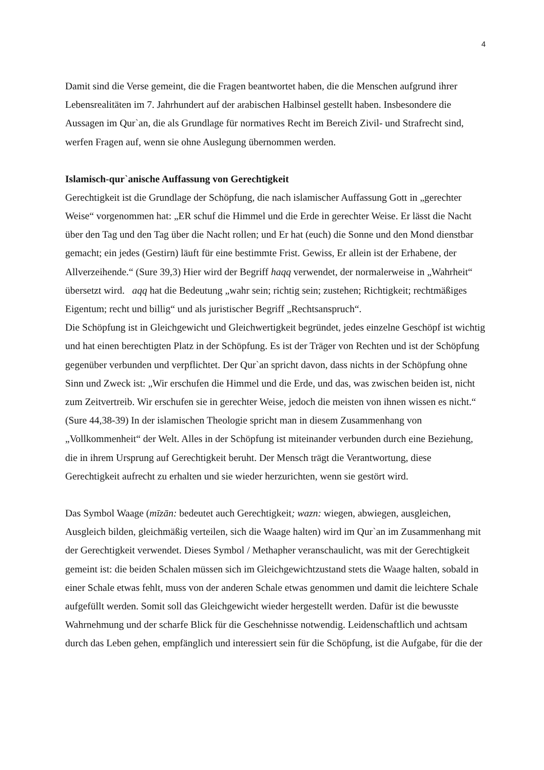4
Damit sind die Verse gemeint, die die Fragen beantwortet haben, die die Menschen aufgrund ihrer Lebensrealitäten im 7. Jahrhundert auf der arabischen Halbinsel gestellt haben. Insbesondere die Aussagen im Qur`an, die als Grundlage für normatives Recht im Bereich Zivil- und Strafrecht sind, werfen Fragen auf, wenn sie ohne Auslegung übernommen werden.
Islamisch-qur`anische Auffassung von Gerechtigkeit
Gerechtigkeit ist die Grundlage der Schöpfung, die nach islamischer Auffassung Gott in „gerechter Weise“ vorgenommen hat: „ER schuf die Himmel und die Erde in gerechter Weise. Er lässt die Nacht über den Tag und den Tag über die Nacht rollen; und Er hat (euch) die Sonne und den Mond dienstbar gemacht; ein jedes (Gestirn) läuft für eine bestimmte Frist. Gewiss, Er allein ist der Erhabene, der Allverzeihende.“ (Sure 39,3) Hier wird der Begriff haqq verwendet, der normalerweise in „Wahrheit“ übersetzt wird. aqq hat die Bedeutung „wahr sein; richtig sein; zustehen; Richtigkeit; rechtmäßiges Eigentum; recht und billig“ und als juristischer Begriff „Rechtsanspruch“.
Die Schöpfung ist in Gleichgewicht und Gleichwertigkeit begründet, jedes einzelne Geschöpf ist wichtig und hat einen berechtigten Platz in der Schöpfung. Es ist der Träger von Rechten und ist der Schöpfung gegenüber verbunden und verpflichtet. Der Qur`an spricht davon, dass nichts in der Schöpfung ohne Sinn und Zweck ist: „Wir erschufen die Himmel und die Erde, und das, was zwischen beiden ist, nicht zum Zeitvertreib. Wir erschufen sie in gerechter Weise, jedoch die meisten von ihnen wissen es nicht.“ (Sure 44,38-39) In der islamischen Theologie spricht man in diesem Zusammenhang von „Vollkommenheit“ der Welt. Alles in der Schöpfung ist miteinander verbunden durch eine Beziehung, die in ihrem Ursprung auf Gerechtigkeit beruht. Der Mensch trägt die Verantwortung, diese Gerechtigkeit aufrecht zu erhalten und sie wieder herzurichten, wenn sie gestört wird.
Das Symbol Waage (mīzān: bedeutet auch Gerechtigkeit; wazn: wiegen, abwiegen, ausgleichen, Ausgleich bilden, gleichmäßig verteilen, sich die Waage halten) wird im Qur`an im Zusammenhang mit der Gerechtigkeit verwendet. Dieses Symbol / Methapher veranschaulicht, was mit der Gerechtigkeit gemeint ist: die beiden Schalen müssen sich im Gleichgewichtzustand stets die Waage halten, sobald in einer Schale etwas fehlt, muss von der anderen Schale etwas genommen und damit die leichtere Schale aufgefüllt werden. Somit soll das Gleichgewicht wieder hergestellt werden. Dafür ist die bewusste Wahrnehmung und der scharfe Blick für die Geschehnisse notwendig. Leidenschaftlich und achtsam durch das Leben gehen, empfänglich und interessiert sein für die Schöpfung, ist die Aufgabe, für die der